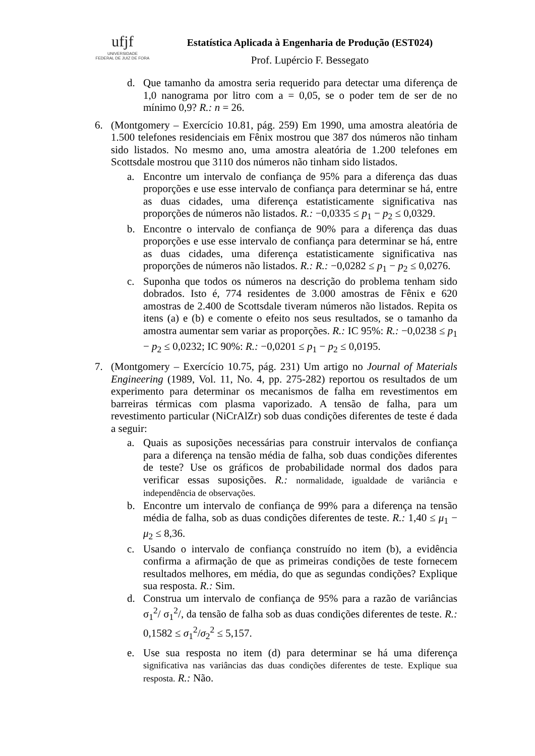ufjf
UNIVERSIDADE
FEDERAL DE JUIZ DE FORA
Estatística Aplicada à Engenharia de Produção (EST024)
Prof. Lupércio F. Bessegato
d. Que tamanho da amostra seria requerido para detectar uma diferença de 1,0 nanograma por litro com a = 0,05, se o poder tem de ser de no mínimo 0,9? R.: n = 26.
6. (Montgomery – Exercício 10.81, pág. 259) Em 1990, uma amostra aleatória de 1.500 telefones residenciais em Fênix mostrou que 387 dos números não tinham sido listados. No mesmo ano, uma amostra aleatória de 1.200 telefones em Scottsdale mostrou que 3110 dos números não tinham sido listados.
a. Encontre um intervalo de confiança de 95% para a diferença das duas proporções e use esse intervalo de confiança para determinar se há, entre as duas cidades, uma diferença estatisticamente significativa nas proporções de números não listados. R.: −0,0335 ≤ p<sub>1</sub> − p<sub>2</sub> ≤ 0,0329.
b. Encontre o intervalo de confiança de 90% para a diferença das duas proporções e use esse intervalo de confiança para determinar se há, entre as duas cidades, uma diferença estatisticamente significativa nas proporções de números não listados. R.: R.: −0,0282 ≤ p<sub>1</sub> − p<sub>2</sub> ≤ 0,0276.
c. Suponha que todos os números na descrição do problema tenham sido dobrados. Isto é, 774 residentes de 3.000 amostras de Fênix e 620 amostras de 2.400 de Scottsdale tiveram números não listados. Repita os itens (a) e (b) e comente o efeito nos seus resultados, se o tamanho da amostra aumentar sem variar as proporções. R.: IC 95%: R.: −0,0238 ≤ p<sub>1</sub> − p<sub>2</sub> ≤ 0,0232; IC 90%: R.: −0,0201 ≤ p<sub>1</sub> − p<sub>2</sub> ≤ 0,0195.
7. (Montgomery – Exercício 10.75, pág. 231) Um artigo no Journal of Materials Engineering (1989, Vol. 11, No. 4, pp. 275-282) reportou os resultados de um experimento para determinar os mecanismos de falha em revestimentos em barreiras térmicas com plasma vaporizado. A tensão de falha, para um revestimento particular (NiCrAlZr) sob duas condições diferentes de teste é dada a seguir:
a. Quais as suposições necessárias para construir intervalos de confiança para a diferença na tensão média de falha, sob duas condições diferentes de teste? Use os gráficos de probabilidade normal dos dados para verificar essas suposições. R.: normalidade, igualdade de variância e independência de observações.
b. Encontre um intervalo de confiança de 99% para a diferença na tensão média de falha, sob as duas condições diferentes de teste. R.: 1,40 ≤ μ<sub>1</sub> − μ<sub>2</sub> ≤ 8,36.
c. Usando o intervalo de confiança construído no item (b), a evidência confirma a afirmação de que as primeiras condições de teste fornecem resultados melhores, em média, do que as segundas condições? Explique sua resposta. R.: Sim.
d. Construa um intervalo de confiança de 95% para a razão de variâncias σ<sub>1</sub><sup>2</sup>/ σ<sub>1</sub><sup>2</sup>/, da tensão de falha sob as duas condições diferentes de teste. R.: 0,1582 ≤ σ<sub>1</sub><sup>2</sup>/σ<sub>2</sub><sup>2</sup> ≤ 5,157.
e. Use sua resposta no item (d) para determinar se há uma diferença significativa nas variâncias das duas condições diferentes de teste. Explique sua resposta. R.: Não.